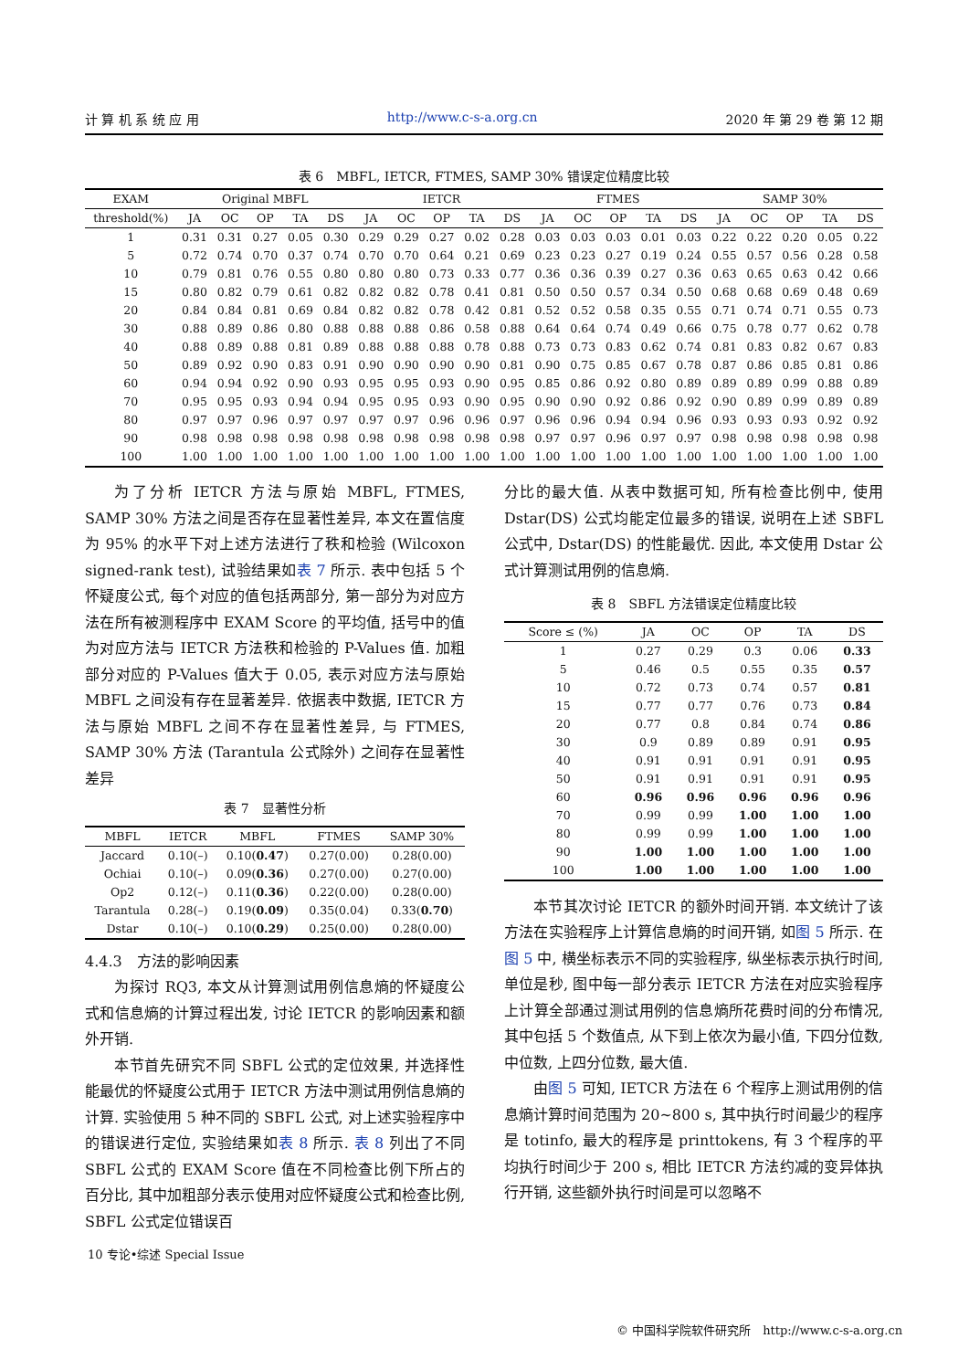计 算 机 系 统 应 用 http://www.c-s-a.org.cn 2020 年 第 29 卷 第 12 期
表 6　MBFL, IETCR, FTMES, SAMP 30% 错误定位精度比较
| EXAM | Original MBFL | | | | | IETCR | | | | | FTMES | | | | | SAMP 30% | | | | |
| --- | --- | --- | --- | --- | --- | --- | --- | --- | --- | --- | --- | --- | --- | --- | --- | --- | --- | --- | --- | --- |
| threshold(%) | JA | OC | OP | TA | DS | JA | OC | OP | TA | DS | JA | OC | OP | TA | DS | JA | OC | OP | TA | DS |
| 1 | 0.31 | 0.31 | 0.27 | 0.05 | 0.30 | 0.29 | 0.29 | 0.27 | 0.02 | 0.28 | 0.03 | 0.03 | 0.03 | 0.01 | 0.03 | 0.22 | 0.22 | 0.20 | 0.05 | 0.22 |
| 5 | 0.72 | 0.74 | 0.70 | 0.37 | 0.74 | 0.70 | 0.70 | 0.64 | 0.21 | 0.69 | 0.23 | 0.23 | 0.27 | 0.19 | 0.24 | 0.55 | 0.57 | 0.56 | 0.28 | 0.58 |
| 10 | 0.79 | 0.81 | 0.76 | 0.55 | 0.80 | 0.80 | 0.80 | 0.73 | 0.33 | 0.77 | 0.36 | 0.36 | 0.39 | 0.27 | 0.36 | 0.63 | 0.65 | 0.63 | 0.42 | 0.66 |
| 15 | 0.80 | 0.82 | 0.79 | 0.61 | 0.82 | 0.82 | 0.82 | 0.78 | 0.41 | 0.81 | 0.50 | 0.50 | 0.57 | 0.34 | 0.50 | 0.68 | 0.68 | 0.69 | 0.48 | 0.69 |
| 20 | 0.84 | 0.84 | 0.81 | 0.69 | 0.84 | 0.82 | 0.82 | 0.78 | 0.42 | 0.81 | 0.52 | 0.52 | 0.58 | 0.35 | 0.55 | 0.71 | 0.74 | 0.71 | 0.55 | 0.73 |
| 30 | 0.88 | 0.89 | 0.86 | 0.80 | 0.88 | 0.88 | 0.88 | 0.86 | 0.58 | 0.88 | 0.64 | 0.64 | 0.74 | 0.49 | 0.66 | 0.75 | 0.78 | 0.77 | 0.62 | 0.78 |
| 40 | 0.88 | 0.89 | 0.88 | 0.81 | 0.89 | 0.88 | 0.88 | 0.88 | 0.78 | 0.88 | 0.73 | 0.73 | 0.83 | 0.62 | 0.74 | 0.81 | 0.83 | 0.82 | 0.67 | 0.83 |
| 50 | 0.89 | 0.92 | 0.90 | 0.83 | 0.91 | 0.90 | 0.90 | 0.90 | 0.90 | 0.81 | 0.90 | 0.75 | 0.85 | 0.67 | 0.78 | 0.87 | 0.86 | 0.85 | 0.81 | 0.86 |
| 60 | 0.94 | 0.94 | 0.92 | 0.90 | 0.93 | 0.95 | 0.95 | 0.93 | 0.90 | 0.95 | 0.85 | 0.86 | 0.92 | 0.80 | 0.89 | 0.89 | 0.89 | 0.99 | 0.88 | 0.89 |
| 70 | 0.95 | 0.95 | 0.93 | 0.94 | 0.94 | 0.95 | 0.95 | 0.93 | 0.90 | 0.95 | 0.90 | 0.90 | 0.92 | 0.86 | 0.92 | 0.90 | 0.89 | 0.99 | 0.89 | 0.89 |
| 80 | 0.97 | 0.97 | 0.96 | 0.97 | 0.97 | 0.97 | 0.97 | 0.96 | 0.96 | 0.97 | 0.96 | 0.96 | 0.94 | 0.94 | 0.96 | 0.93 | 0.93 | 0.93 | 0.92 | 0.92 |
| 90 | 0.98 | 0.98 | 0.98 | 0.98 | 0.98 | 0.98 | 0.98 | 0.98 | 0.98 | 0.98 | 0.97 | 0.97 | 0.96 | 0.97 | 0.97 | 0.98 | 0.98 | 0.98 | 0.98 | 0.98 |
| 100 | 1.00 | 1.00 | 1.00 | 1.00 | 1.00 | 1.00 | 1.00 | 1.00 | 1.00 | 1.00 | 1.00 | 1.00 | 1.00 | 1.00 | 1.00 | 1.00 | 1.00 | 1.00 | 1.00 | 1.00 |
为了分析 IETCR 方法与原始 MBFL, FTMES, SAMP 30% 方法之间是否存在显著性差异, 本文在置信度为 95% 的水平下对上述方法进行了秩和检验 (Wilcoxon signed-rank test), 试验结果如表 7 所示. 表中包括 5 个怀疑度公式, 每个对应的值包括两部分, 第一部分为对应方法在所有被测程序中 EXAM Score 的平均值, 括号中的值为对应方法与 IETCR 方法秩和检验的 P-Values 值. 加粗部分对应的 P-Values 值大于 0.05, 表示对应方法与原始 MBFL 之间没有存在显著差异. 依据表中数据, IETCR 方法与原始 MBFL 之间不存在显著性差异, 与 FTMES, SAMP 30% 方法 (Tarantula 公式除外) 之间存在显著性差异
表 7　显著性分析
| MBFL | IETCR | MBFL | FTMES | SAMP 30% |
| --- | --- | --- | --- | --- |
| Jaccard | 0.10(–) | 0.10( 0.47 ) | 0.27(0.00) | 0.28(0.00) |
| Ochiai | 0.10(–) | 0.09( 0.36 ) | 0.27(0.00) | 0.27(0.00) |
| Op2 | 0.12(–) | 0.11( 0.36 ) | 0.22(0.00) | 0.28(0.00) |
| Tarantula | 0.28(–) | 0.19( 0.09 ) | 0.35(0.04) | 0.33( 0.70 ) |
| Dstar | 0.10(–) | 0.10( 0.29 ) | 0.25(0.00) | 0.28(0.00) |
4.4.3　方法的影响因素
为探讨 RQ3, 本文从计算测试用例信息熵的怀疑度公式和信息熵的计算过程出发, 讨论 IETCR 的影响因素和额外开销.
本节首先研究不同 SBFL 公式的定位效果, 并选择性能最优的怀疑度公式用于 IETCR 方法中测试用例信息熵的计算. 实验使用 5 种不同的 SBFL 公式, 对上述实验程序中的错误进行定位, 实验结果如表 8 所示. 表 8 列出了不同 SBFL 公式的 EXAM Score 值在不同检查比例下所占的百分比, 其中加粗部分表示使用对应怀疑度公式和检查比例, SBFL 公式定位错误百
分比的最大值. 从表中数据可知, 所有检查比例中, 使用 Dstar(DS) 公式均能定位最多的错误, 说明在上述 SBFL 公式中, Dstar(DS) 的性能最优. 因此, 本文使用 Dstar 公式计算测试用例的信息熵.
表 8　SBFL 方法错误定位精度比较
| Score ≤ (%) | JA | OC | OP | TA | DS |
| --- | --- | --- | --- | --- | --- |
| 1 | 0.27 | 0.29 | 0.3 | 0.06 | 0.33 |
| 5 | 0.46 | 0.5 | 0.55 | 0.35 | 0.57 |
| 10 | 0.72 | 0.73 | 0.74 | 0.57 | 0.81 |
| 15 | 0.77 | 0.77 | 0.76 | 0.73 | 0.84 |
| 20 | 0.77 | 0.8 | 0.84 | 0.74 | 0.86 |
| 30 | 0.9 | 0.89 | 0.89 | 0.91 | 0.95 |
| 40 | 0.91 | 0.91 | 0.91 | 0.91 | 0.95 |
| 50 | 0.91 | 0.91 | 0.91 | 0.91 | 0.95 |
| 60 | 0.96 | 0.96 | 0.96 | 0.96 | 0.96 |
| 70 | 0.99 | 0.99 | 1.00 | 1.00 | 1.00 |
| 80 | 0.99 | 0.99 | 1.00 | 1.00 | 1.00 |
| 90 | 1.00 | 1.00 | 1.00 | 1.00 | 1.00 |
| 100 | 1.00 | 1.00 | 1.00 | 1.00 | 1.00 |
本节其次讨论 IETCR 的额外时间开销. 本文统计了该方法在实验程序上计算信息熵的时间开销, 如图 5 所示. 在图 5 中, 横坐标表示不同的实验程序, 纵坐标表示执行时间, 单位是秒, 图中每一部分表示 IETCR 方法在对应实验程序上计算全部通过测试用例的信息熵所花费时间的分布情况, 其中包括 5 个数值点, 从下到上依次为最小值, 下四分位数, 中位数, 上四分位数, 最大值.
由图 5 可知, IETCR 方法在 6 个程序上测试用例的信息熵计算时间范围为 20~800 s, 其中执行时间最少的程序是 totinfo, 最大的程序是 printtokens, 有 3 个程序的平均执行时间少于 200 s, 相比 IETCR 方法约减的变异体执行开销, 这些额外执行时间是可以忽略不
10 专论•综述 Special Issue
© 中国科学院软件研究所　http://www.c-s-a.org.cn